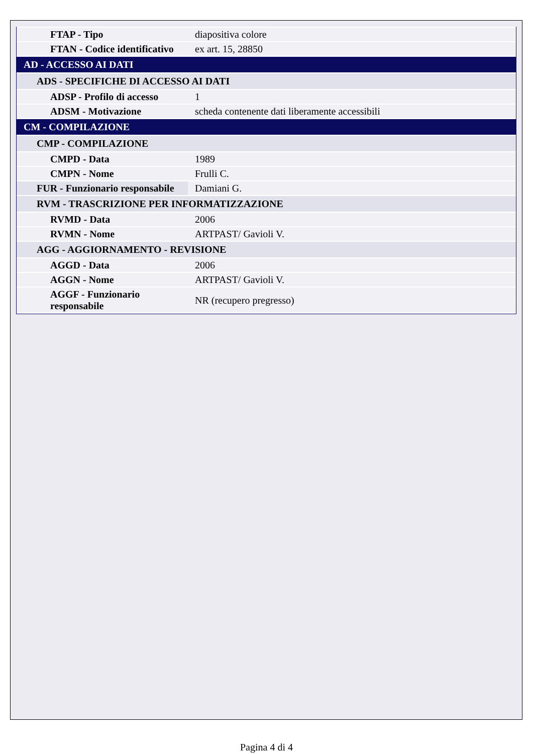| FTAP - Tipo | diapositiva colore |
| FTAN - Codice identificativo | ex art. 15, 28850 |
| AD - ACCESSO AI DATI | |
| ADS - SPECIFICHE DI ACCESSO AI DATI | |
| ADSP - Profilo di accesso | 1 |
| ADSM - Motivazione | scheda contenente dati liberamente accessibili |
| CM - COMPILAZIONE | |
| CMP - COMPILAZIONE | |
| CMPD - Data | 1989 |
| CMPN - Nome | Frulli C. |
| FUR - Funzionario responsabile | Damiani G. |
| RVM - TRASCRIZIONE PER INFORMATIZZAZIONE | |
| RVMD - Data | 2006 |
| RVMN - Nome | ARTPAST/ Gavioli V. |
| AGG - AGGIORNAMENTO - REVISIONE | |
| AGGD - Data | 2006 |
| AGGN - Nome | ARTPAST/ Gavioli V. |
| AGGF - Funzionario responsabile | NR (recupero pregresso) |
Pagina 4 di 4